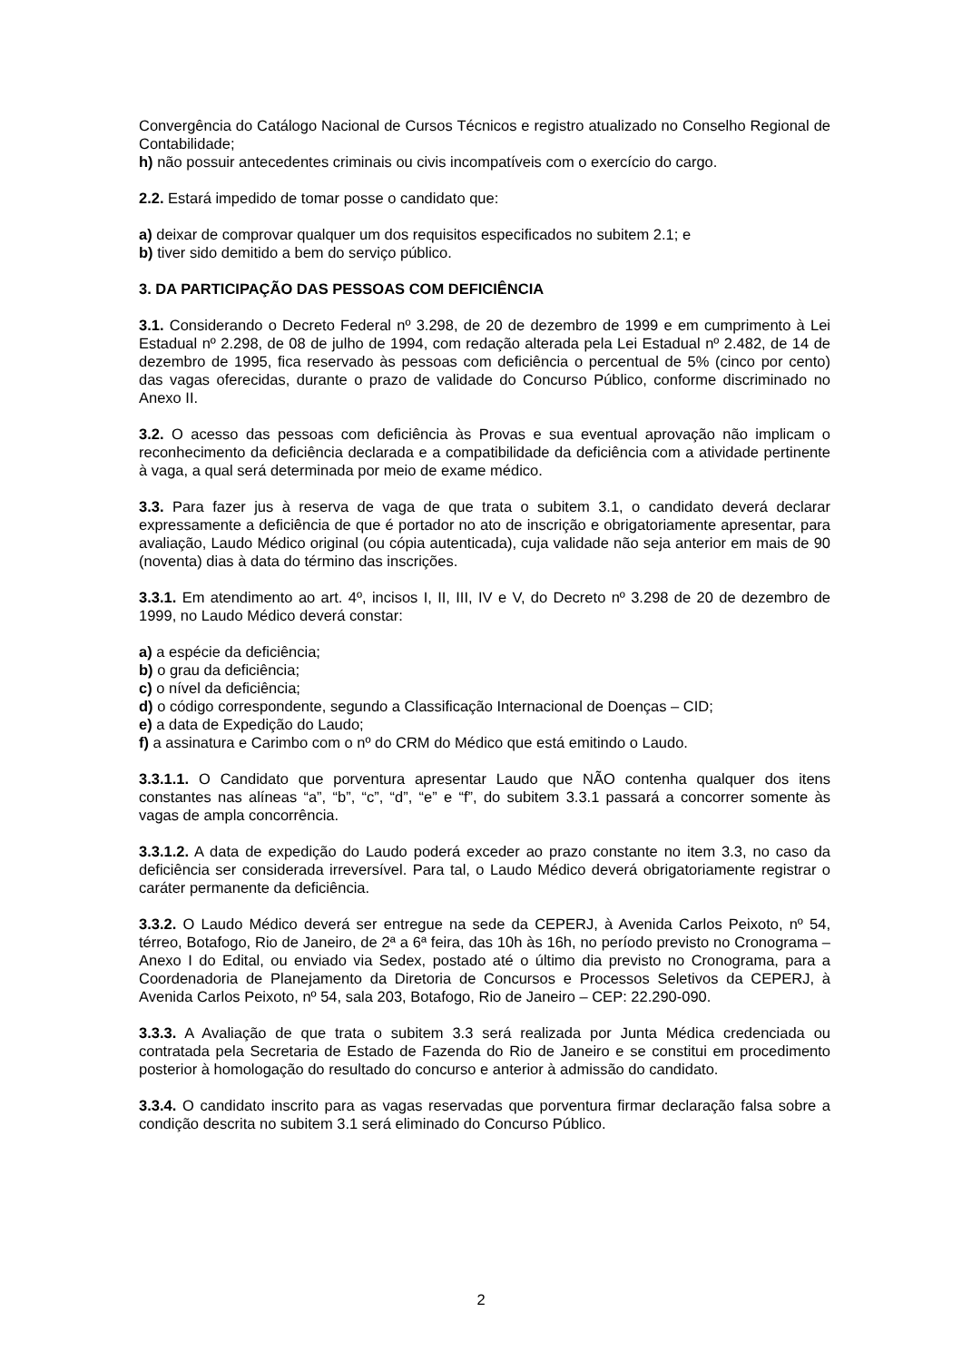Convergência do Catálogo Nacional de Cursos Técnicos e registro atualizado no Conselho Regional de Contabilidade;
h) não possuir antecedentes criminais ou civis incompatíveis com o exercício do cargo.
2.2. Estará impedido de tomar posse o candidato que:
a) deixar de comprovar qualquer um dos requisitos especificados no subitem 2.1; e
b) tiver sido demitido a bem do serviço público.
3. DA PARTICIPAÇÃO DAS PESSOAS COM DEFICIÊNCIA
3.1. Considerando o Decreto Federal nº 3.298, de 20 de dezembro de 1999 e em cumprimento à Lei Estadual nº 2.298, de 08 de julho de 1994, com redação alterada pela Lei Estadual nº 2.482, de 14 de dezembro de 1995, fica reservado às pessoas com deficiência o percentual de 5% (cinco por cento) das vagas oferecidas, durante o prazo de validade do Concurso Público, conforme discriminado no Anexo II.
3.2. O acesso das pessoas com deficiência às Provas e sua eventual aprovação não implicam o reconhecimento da deficiência declarada e a compatibilidade da deficiência com a atividade pertinente à vaga, a qual será determinada por meio de exame médico.
3.3. Para fazer jus à reserva de vaga de que trata o subitem 3.1, o candidato deverá declarar expressamente a deficiência de que é portador no ato de inscrição e obrigatoriamente apresentar, para avaliação, Laudo Médico original (ou cópia autenticada), cuja validade não seja anterior em mais de 90 (noventa) dias à data do término das inscrições.
3.3.1. Em atendimento ao art. 4º, incisos I, II, III, IV e V, do Decreto nº 3.298 de 20 de dezembro de 1999, no Laudo Médico deverá constar:
a) a espécie da deficiência;
b) o grau da deficiência;
c) o nível da deficiência;
d) o código correspondente, segundo a Classificação Internacional de Doenças – CID;
e) a data de Expedição do Laudo;
f) a assinatura e Carimbo com o nº do CRM do Médico que está emitindo o Laudo.
3.3.1.1. O Candidato que porventura apresentar Laudo que NÃO contenha qualquer dos itens constantes nas alíneas “a”, “b”, “c”, “d”, “e” e “f”, do subitem 3.3.1 passará a concorrer somente às vagas de ampla concorrência.
3.3.1.2. A data de expedição do Laudo poderá exceder ao prazo constante no item 3.3, no caso da deficiência ser considerada irreversível. Para tal, o Laudo Médico deverá obrigatoriamente registrar o caráter permanente da deficiência.
3.3.2. O Laudo Médico deverá ser entregue na sede da CEPERJ, à Avenida Carlos Peixoto, nº 54, térreo, Botafogo, Rio de Janeiro, de 2ª a 6ª feira, das 10h às 16h, no período previsto no Cronograma – Anexo I do Edital, ou enviado via Sedex, postado até o último dia previsto no Cronograma, para a Coordenadoria de Planejamento da Diretoria de Concursos e Processos Seletivos da CEPERJ, à Avenida Carlos Peixoto, nº 54, sala 203, Botafogo, Rio de Janeiro – CEP: 22.290-090.
3.3.3. A Avaliação de que trata o subitem 3.3 será realizada por Junta Médica credenciada ou contratada pela Secretaria de Estado de Fazenda do Rio de Janeiro e se constitui em procedimento posterior à homologação do resultado do concurso e anterior à admissão do candidato.
3.3.4. O candidato inscrito para as vagas reservadas que porventura firmar declaração falsa sobre a condição descrita no subitem 3.1 será eliminado do Concurso Público.
2